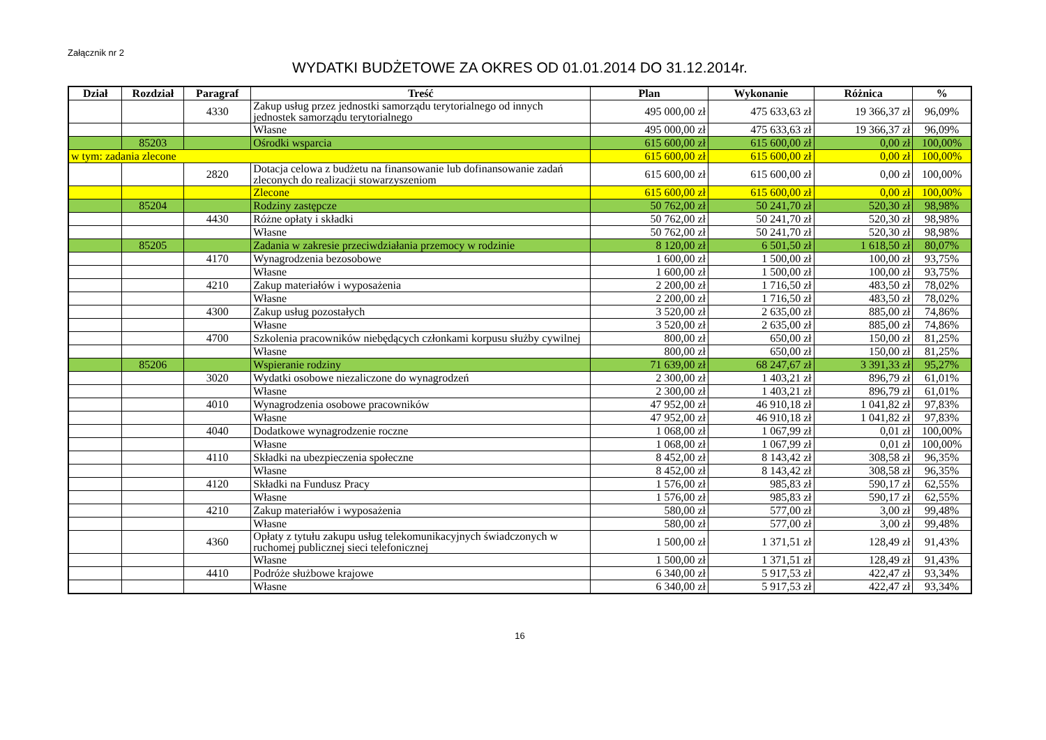Załącznik nr 2
WYDATKI BUDŻETOWE ZA OKRES OD 01.01.2014 DO 31.12.2014r.
| Dział | Rozdział | Paragraf | Treść | Plan | Wykonanie | Różnica | % |
| --- | --- | --- | --- | --- | --- | --- | --- |
| | | 4330 | Zakup usług przez jednostki samorządu terytorialnego od innych jednostek samorządu terytorialnego | 495 000,00 zł | 475 633,63 zł | 19 366,37 zł | 96,09% |
| | | | Własne | 495 000,00 zł | 475 633,63 zł | 19 366,37 zł | 96,09% |
| | 85203 | | Ośrodki wsparcia | 615 600,00 zł | 615 600,00 zł | 0,00 zł | 100,00% |
| w tym: zadania zlecone | | | | 615 600,00 zł | 615 600,00 zł | 0,00 zł | 100,00% |
| | | 2820 | Dotacja celowa z budżetu na finansowanie lub dofinansowanie zadań zleconych do realizacji stowarzyszeniom | 615 600,00 zł | 615 600,00 zł | 0,00 zł | 100,00% |
| | | | Zlecone | 615 600,00 zł | 615 600,00 zł | 0,00 zł | 100,00% |
| | 85204 | | Rodziny zastępcze | 50 762,00 zł | 50 241,70 zł | 520,30 zł | 98,98% |
| | | 4430 | Różne opłaty i składki | 50 762,00 zł | 50 241,70 zł | 520,30 zł | 98,98% |
| | | | Własne | 50 762,00 zł | 50 241,70 zł | 520,30 zł | 98,98% |
| | 85205 | | Zadania w zakresie przeciwdziałania przemocy w rodzinie | 8 120,00 zł | 6 501,50 zł | 1 618,50 zł | 80,07% |
| | | 4170 | Wynagrodzenia bezosobowe | 1 600,00 zł | 1 500,00 zł | 100,00 zł | 93,75% |
| | | | Własne | 1 600,00 zł | 1 500,00 zł | 100,00 zł | 93,75% |
| | | 4210 | Zakup materiałów i wyposażenia | 2 200,00 zł | 1 716,50 zł | 483,50 zł | 78,02% |
| | | | Własne | 2 200,00 zł | 1 716,50 zł | 483,50 zł | 78,02% |
| | | 4300 | Zakup usług pozostałych | 3 520,00 zł | 2 635,00 zł | 885,00 zł | 74,86% |
| | | | Własne | 3 520,00 zł | 2 635,00 zł | 885,00 zł | 74,86% |
| | | 4700 | Szkolenia pracowników niebędących członkami korpusu służby cywilnej | 800,00 zł | 650,00 zł | 150,00 zł | 81,25% |
| | | | Własne | 800,00 zł | 650,00 zł | 150,00 zł | 81,25% |
| | 85206 | | Wspieranie rodziny | 71 639,00 zł | 68 247,67 zł | 3 391,33 zł | 95,27% |
| | | 3020 | Wydatki osobowe niezaliczone do wynagrodzeń | 2 300,00 zł | 1 403,21 zł | 896,79 zł | 61,01% |
| | | | Własne | 2 300,00 zł | 1 403,21 zł | 896,79 zł | 61,01% |
| | | 4010 | Wynagrodzenia osobowe pracowników | 47 952,00 zł | 46 910,18 zł | 1 041,82 zł | 97,83% |
| | | | Własne | 47 952,00 zł | 46 910,18 zł | 1 041,82 zł | 97,83% |
| | | 4040 | Dodatkowe wynagrodzenie roczne | 1 068,00 zł | 1 067,99 zł | 0,01 zł | 100,00% |
| | | | Własne | 1 068,00 zł | 1 067,99 zł | 0,01 zł | 100,00% |
| | | 4110 | Składki na ubezpieczenia społeczne | 8 452,00 zł | 8 143,42 zł | 308,58 zł | 96,35% |
| | | | Własne | 8 452,00 zł | 8 143,42 zł | 308,58 zł | 96,35% |
| | | 4120 | Składki na Fundusz Pracy | 1 576,00 zł | 985,83 zł | 590,17 zł | 62,55% |
| | | | Własne | 1 576,00 zł | 985,83 zł | 590,17 zł | 62,55% |
| | | 4210 | Zakup materiałów i wyposażenia | 580,00 zł | 577,00 zł | 3,00 zł | 99,48% |
| | | | Własne | 580,00 zł | 577,00 zł | 3,00 zł | 99,48% |
| | | 4360 | Opłaty z tytułu zakupu usług telekomunikacyjnych świadczonych w ruchomej publicznej sieci telefonicznej | 1 500,00 zł | 1 371,51 zł | 128,49 zł | 91,43% |
| | | | Własne | 1 500,00 zł | 1 371,51 zł | 128,49 zł | 91,43% |
| | | 4410 | Podróże służbowe krajowe | 6 340,00 zł | 5 917,53 zł | 422,47 zł | 93,34% |
| | | | Własne | 6 340,00 zł | 5 917,53 zł | 422,47 zł | 93,34% |
16